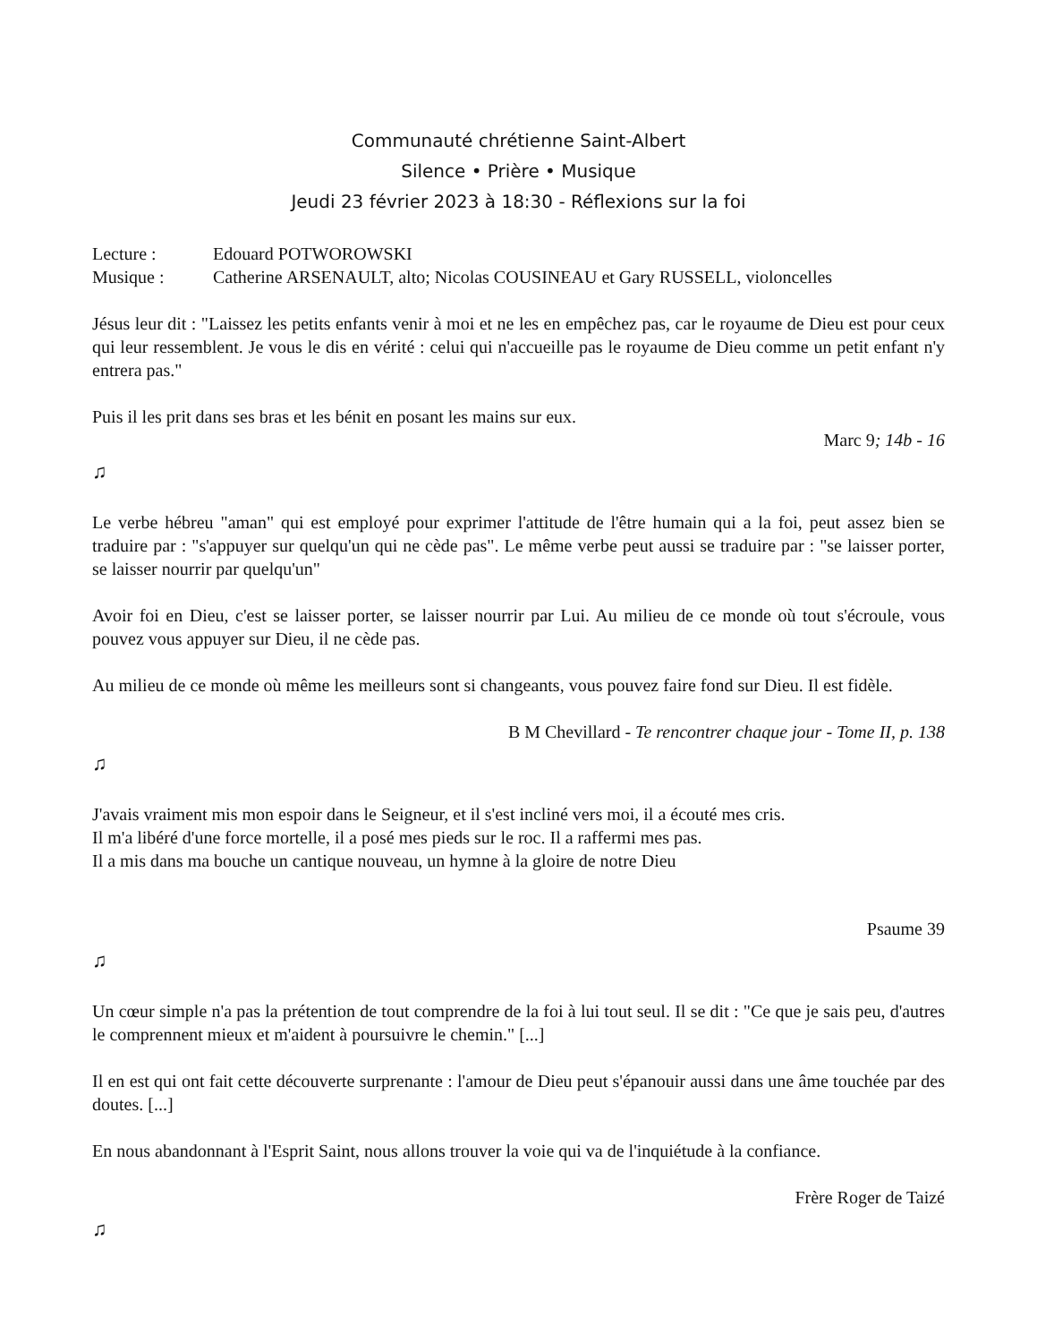Communauté chrétienne Saint-Albert
Silence • Prière • Musique
Jeudi 23 février 2023 à 18:30 - Réflexions sur la foi
Lecture : Edouard POTWOROWSKI
Musique : Catherine ARSENAULT, alto; Nicolas COUSINEAU et Gary RUSSELL, violoncelles
Jésus leur dit : "Laissez les petits enfants venir à moi et ne les en empêchez pas, car le royaume de Dieu est pour ceux qui leur ressemblent. Je vous le dis en vérité : celui qui n'accueille pas le royaume de Dieu comme un petit enfant n'y entrera pas."
Puis il les prit dans ses bras et les bénit en posant les mains sur eux.
Marc 9; 14b - 16
♫
Le verbe hébreu "aman" qui est employé pour exprimer l'attitude de l'être humain qui a la foi, peut assez bien se traduire par : "s'appuyer sur quelqu'un qui ne cède pas". Le même verbe peut aussi se traduire par : "se laisser porter, se laisser nourrir par quelqu'un"
Avoir foi en Dieu, c'est se laisser porter, se laisser nourrir par Lui. Au milieu de ce monde où tout s'écroule, vous pouvez vous appuyer sur Dieu, il ne cède pas.
Au milieu de ce monde où même les meilleurs sont si changeants, vous pouvez faire fond sur Dieu. Il est fidèle.
B M Chevillard - Te rencontrer chaque jour - Tome II, p. 138
♫
J'avais vraiment mis mon espoir dans le Seigneur, et il s'est incliné vers moi, il a écouté mes cris.
Il m'a libéré d'une force mortelle, il a posé mes pieds sur le roc. Il a raffermi mes pas.
Il a mis dans ma bouche un cantique nouveau, un hymne à la gloire de notre Dieu
Psaume 39
♫
Un cœur simple n'a pas la prétention de tout comprendre de la foi à lui tout seul. Il se dit : "Ce que je sais peu, d'autres le comprennent mieux et m'aident à poursuivre le chemin." [...]
Il en est qui ont fait cette découverte surprenante : l'amour de Dieu peut s'épanouir aussi dans une âme touchée par des doutes. [...]
En nous abandonnant à l'Esprit Saint, nous allons trouver la voie qui va de l'inquiétude à la confiance.
Frère Roger de Taizé
♫